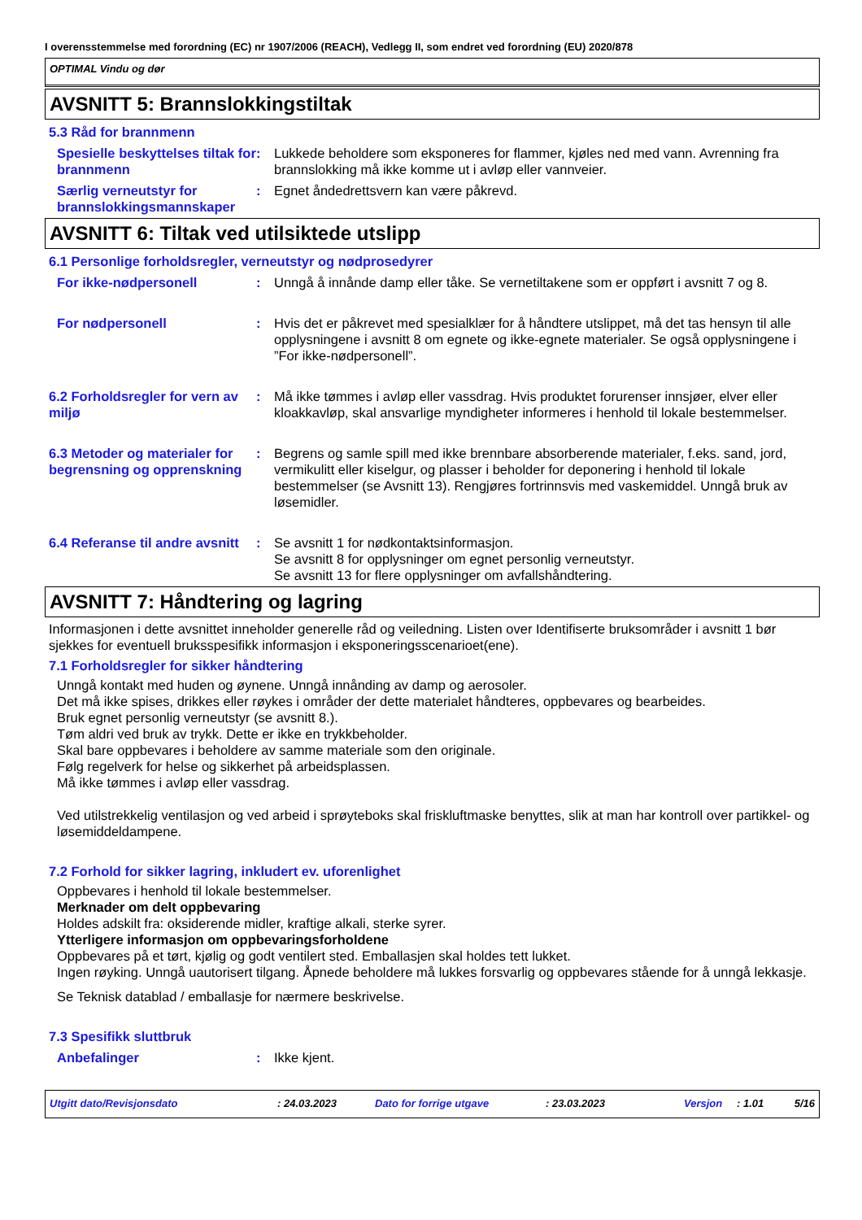I overensstemmelse med forordning (EC) nr 1907/2006 (REACH), Vedlegg II, som endret ved forordning (EU) 2020/878
OPTIMAL Vindu og dør
AVSNITT 5: Brannslokkingstiltak
5.3 Råd for brannmenn
Spesielle beskyttelses tiltak for brannmenn
: Lukkede beholdere som eksponeres for flammer, kjøles ned med vann. Avrenning fra brannslokking må ikke komme ut i avløp eller vannveier.
Særlig verneutstyr for brannslokkingsmannskaper
: Egnet åndedrettsvern kan være påkrevd.
AVSNITT 6: Tiltak ved utilsiktede utslipp
6.1 Personlige forholdsregler, verneutstyr og nødprosedyrer
For ikke-nødpersonell : Unngå å innånde damp eller tåke. Se vernetiltakene som er oppført i avsnitt 7 og 8.
For nødpersonell : Hvis det er påkrevet med spesialklær for å håndtere utslippet, må det tas hensyn til alle opplysningene i avsnitt 8 om egnete og ikke-egnete materialer. Se også opplysningene i ”For ikke-nødpersonell”.
6.2 Forholdsregler for vern av miljø
: Må ikke tømmes i avløp eller vassdrag. Hvis produktet forurenser innsjøer, elver eller kloakkavløp, skal ansvarlige myndigheter informeres i henhold til lokale bestemmelser.
6.3 Metoder og materialer for begrensning og opprenskning
: Begrens og samle spill med ikke brennbare absorberende materialer, f.eks. sand, jord, vermikulitt eller kiselgur, og plasser i beholder for deponering i henhold til lokale bestemmelser (se Avsnitt 13). Rengjøres fortrinnsvis med vaskemiddel. Unngå bruk av løsemidler.
6.4 Referanse til andre avsnitt
: Se avsnitt 1 for nødkontaktsinformasjon.
Se avsnitt 8 for opplysninger om egnet personlig verneutstyr.
Se avsnitt 13 for flere opplysninger om avfallshåndtering.
AVSNITT 7: Håndtering og lagring
Informasjonen i dette avsnittet inneholder generelle råd og veiledning. Listen over Identifiserte bruksområder i avsnitt 1 bør sjekkes for eventuell bruksspesifikk informasjon i eksponeringsscenarioet(ene).
7.1 Forholdsregler for sikker håndtering
Unngå kontakt med huden og øynene. Unngå innånding av damp og aerosoler.
Det må ikke spises, drikkes eller røykes i områder der dette materialet håndteres, oppbevares og bearbeides.
Bruk egnet personlig verneutstyr (se avsnitt 8.).
Tøm aldri ved bruk av trykk. Dette er ikke en trykkbeholder.
Skal bare oppbevares i beholdere av samme materiale som den originale.
Følg regelverk for helse og sikkerhet på arbeidsplassen.
Må ikke tømmes i avløp eller vassdrag.
Ved utilstrekkelig ventilasjon og ved arbeid i sprøyteboks skal friskluftmaske benyttes, slik at man har kontroll over partikkel- og løsemiddeldampene.
7.2 Forhold for sikker lagring, inkludert ev. uforenlighet
Oppbevares i henhold til lokale bestemmelser.
Merknader om delt oppbevaring
Holdes adskilt fra: oksiderende midler, kraftige alkali, sterke syrer.
Ytterligere informasjon om oppbevaringsforholdene
Oppbevares på et tørt, kjølig og godt ventilert sted. Emballasjen skal holdes tett lukket.
Ingen røyking. Unngå uautorisert tilgang. Åpnede beholdere må lukkes forsvarlig og oppbevares stående for å unngå lekkasje.
Se Teknisk datablad / emballasje for nærmere beskrivelse.
7.3 Spesifikk sluttbruk
Anbefalinger : Ikke kjent.
Utgitt dato/Revisjonsdato: 24.03.2023 Dato for forrige utgave: 23.03.2023 Versjon: 1.01 5/16